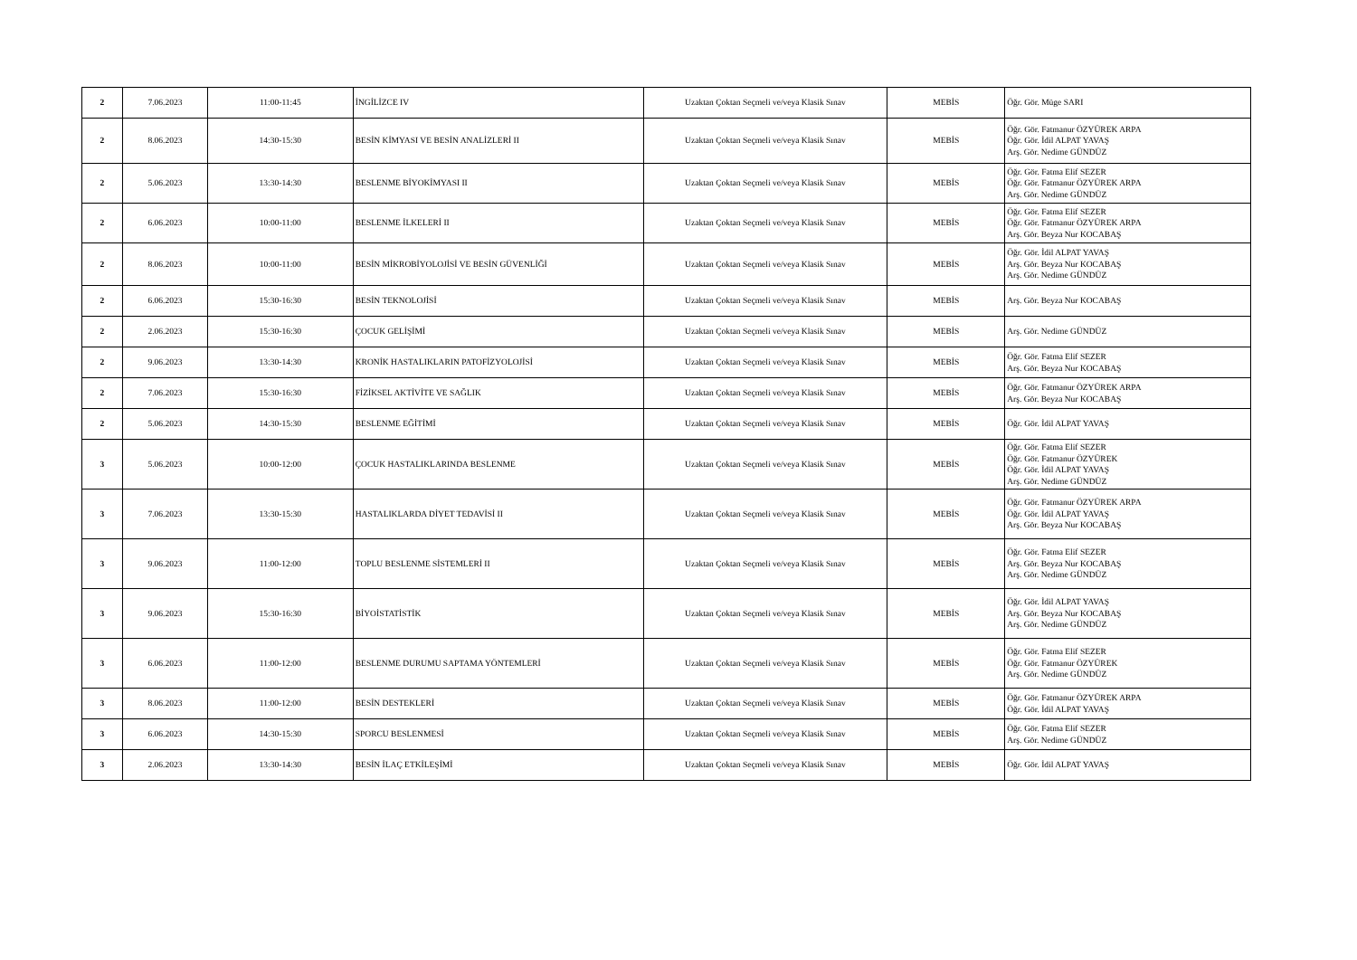| 2 | 7.06.2023 | 11:00-11:45 | İNGİLİZCE IV | Uzaktan Çoktan Seçmeli ve/veya Klasik Sınav | MEBİS | Öğr. Gör. Müge SARI |
| 2 | 8.06.2023 | 14:30-15:30 | BESİN KİMYASI VE BESİN ANALİZLERİ II | Uzaktan Çoktan Seçmeli ve/veya Klasik Sınav | MEBİS | Öğr. Gör. Fatmanur ÖZYÜREK ARPA Öğr. Gör. İdil ALPAT YAVAŞ Arş. Gör. Nedime GÜNDÜZ |
| 2 | 5.06.2023 | 13:30-14:30 | BESLENME BİYOKİMYASI II | Uzaktan Çoktan Seçmeli ve/veya Klasik Sınav | MEBİS | Öğr. Gör. Fatma Elif SEZER Öğr. Gör. Fatmanur ÖZYÜREK ARPA Arş. Gör. Nedime GÜNDÜZ |
| 2 | 6.06.2023 | 10:00-11:00 | BESLENME İLKELERİ II | Uzaktan Çoktan Seçmeli ve/veya Klasik Sınav | MEBİS | Öğr. Gör. Fatma Elif SEZER Öğr. Gör. Fatmanur ÖZYÜREK ARPA Arş. Gör. Beyza Nur KOCABAŞ |
| 2 | 8.06.2023 | 10:00-11:00 | BESİN MİKROBİYOLOJİSİ VE BESİN GÜVENLİĞİ | Uzaktan Çoktan Seçmeli ve/veya Klasik Sınav | MEBİS | Öğr. Gör. İdil ALPAT YAVAŞ Arş. Gör. Beyza Nur KOCABAŞ Arş. Gör. Nedime GÜNDÜZ |
| 2 | 6.06.2023 | 15:30-16:30 | BESİN TEKNOLOJİSİ | Uzaktan Çoktan Seçmeli ve/veya Klasik Sınav | MEBİS | Arş. Gör. Beyza Nur KOCABAŞ |
| 2 | 2.06.2023 | 15:30-16:30 | ÇOCUK GELİŞİMİ | Uzaktan Çoktan Seçmeli ve/veya Klasik Sınav | MEBİS | Arş. Gör. Nedime GÜNDÜZ |
| 2 | 9.06.2023 | 13:30-14:30 | KRONİK HASTALIKLARIN PATOFİZYOLOJİSİ | Uzaktan Çoktan Seçmeli ve/veya Klasik Sınav | MEBİS | Öğr. Gör. Fatma Elif SEZER Arş. Gör. Beyza Nur KOCABAŞ |
| 2 | 7.06.2023 | 15:30-16:30 | FİZİKSEL AKTİVİTE VE SAĞLIK | Uzaktan Çoktan Seçmeli ve/veya Klasik Sınav | MEBİS | Öğr. Gör. Fatmanur ÖZYÜREK ARPA Arş. Gör. Beyza Nur KOCABAŞ |
| 2 | 5.06.2023 | 14:30-15:30 | BESLENME EĞİTİMİ | Uzaktan Çoktan Seçmeli ve/veya Klasik Sınav | MEBİS | Öğr. Gör. İdil ALPAT YAVAŞ |
| 3 | 5.06.2023 | 10:00-12:00 | ÇOCUK HASTALIKLARINDA BESLENME | Uzaktan Çoktan Seçmeli ve/veya Klasik Sınav | MEBİS | Öğr. Gör. Fatma Elif SEZER Öğr. Gör. Fatmanur ÖZYÜREK Öğr. Gör. İdil ALPAT YAVAŞ Arş. Gör. Nedime GÜNDÜZ |
| 3 | 7.06.2023 | 13:30-15:30 | HASTALIKLARDA DİYET TEDAVİSİ II | Uzaktan Çoktan Seçmeli ve/veya Klasik Sınav | MEBİS | Öğr. Gör. Fatmanur ÖZYÜREK ARPA Öğr. Gör. İdil ALPAT YAVAŞ Arş. Gör. Beyza Nur KOCABAŞ |
| 3 | 9.06.2023 | 11:00-12:00 | TOPLU BESLENME SİSTEMLERİ II | Uzaktan Çoktan Seçmeli ve/veya Klasik Sınav | MEBİS | Öğr. Gör. Fatma Elif SEZER Arş. Gör. Beyza Nur KOCABAŞ Arş. Gör. Nedime GÜNDÜZ |
| 3 | 9.06.2023 | 15:30-16:30 | BİYOİSTATİSTİK | Uzaktan Çoktan Seçmeli ve/veya Klasik Sınav | MEBİS | Öğr. Gör. İdil ALPAT YAVAŞ Arş. Gör. Beyza Nur KOCABAŞ Arş. Gör. Nedime GÜNDÜZ |
| 3 | 6.06.2023 | 11:00-12:00 | BESLENME DURUMU SAPTAMA YÖNTEMLERİ | Uzaktan Çoktan Seçmeli ve/veya Klasik Sınav | MEBİS | Öğr. Gör. Fatma Elif SEZER Öğr. Gör. Fatmanur ÖZYÜREK Arş. Gör. Nedime GÜNDÜZ |
| 3 | 8.06.2023 | 11:00-12:00 | BESİN DESTEKLERİ | Uzaktan Çoktan Seçmeli ve/veya Klasik Sınav | MEBİS | Öğr. Gör. Fatmanur ÖZYÜREK ARPA Öğr. Gör. İdil ALPAT YAVAŞ |
| 3 | 6.06.2023 | 14:30-15:30 | SPORCU BESLENMESİ | Uzaktan Çoktan Seçmeli ve/veya Klasik Sınav | MEBİS | Öğr. Gör. Fatma Elif SEZER Arş. Gör. Nedime GÜNDÜZ |
| 3 | 2.06.2023 | 13:30-14:30 | BESİN İLAÇ ETKİLEŞİMİ | Uzaktan Çoktan Seçmeli ve/veya Klasik Sınav | MEBİS | Öğr. Gör. İdil ALPAT YAVAŞ |